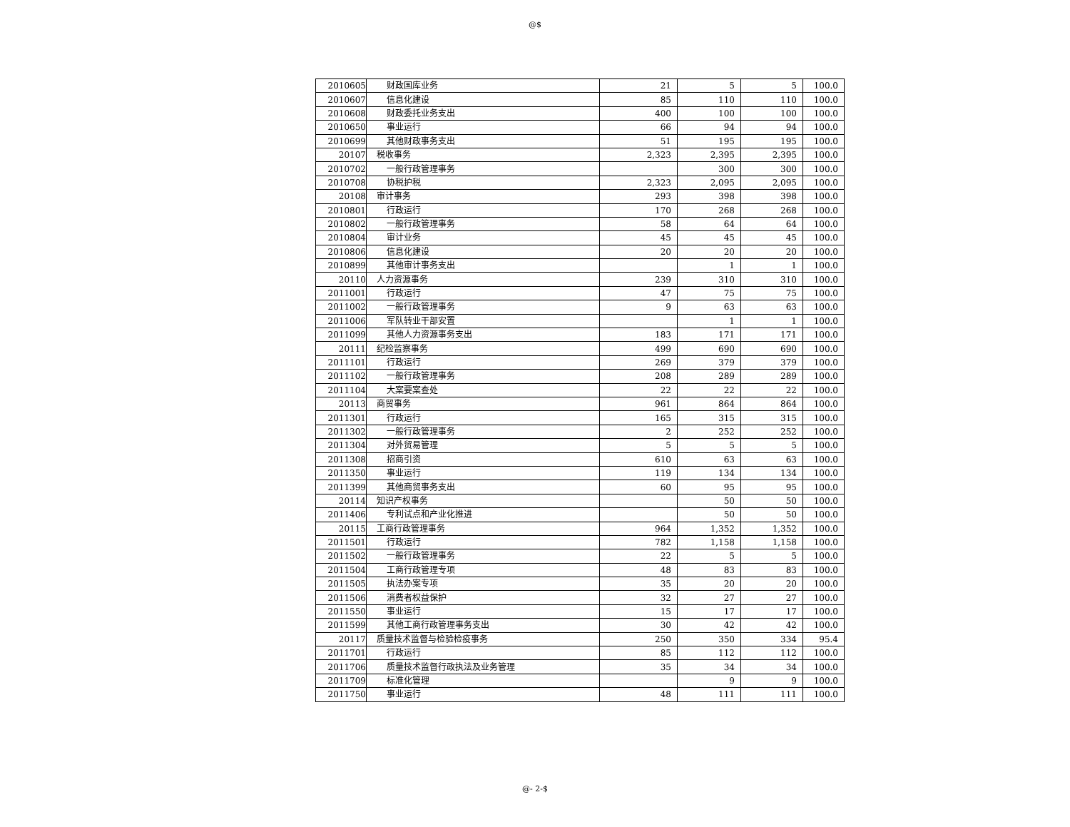@$
| 2010605 | 财政国库业务 | 21 | 5 | 5 | 100.0 |
| 2010607 | 信息化建设 | 85 | 110 | 110 | 100.0 |
| 2010608 | 财政委托业务支出 | 400 | 100 | 100 | 100.0 |
| 2010650 | 事业运行 | 66 | 94 | 94 | 100.0 |
| 2010699 | 其他财政事务支出 | 51 | 195 | 195 | 100.0 |
| 20107 | 税收事务 | 2,323 | 2,395 | 2,395 | 100.0 |
| 2010702 | 一般行政管理事务 | | 300 | 300 | 100.0 |
| 2010708 | 协税护税 | 2,323 | 2,095 | 2,095 | 100.0 |
| 20108 | 审计事务 | 293 | 398 | 398 | 100.0 |
| 2010801 | 行政运行 | 170 | 268 | 268 | 100.0 |
| 2010802 | 一般行政管理事务 | 58 | 64 | 64 | 100.0 |
| 2010804 | 审计业务 | 45 | 45 | 45 | 100.0 |
| 2010806 | 信息化建设 | 20 | 20 | 20 | 100.0 |
| 2010899 | 其他审计事务支出 | | 1 | 1 | 100.0 |
| 20110 | 人力资源事务 | 239 | 310 | 310 | 100.0 |
| 2011001 | 行政运行 | 47 | 75 | 75 | 100.0 |
| 2011002 | 一般行政管理事务 | 9 | 63 | 63 | 100.0 |
| 2011006 | 军队转业干部安置 | | 1 | 1 | 100.0 |
| 2011099 | 其他人力资源事务支出 | 183 | 171 | 171 | 100.0 |
| 20111 | 纪检监察事务 | 499 | 690 | 690 | 100.0 |
| 2011101 | 行政运行 | 269 | 379 | 379 | 100.0 |
| 2011102 | 一般行政管理事务 | 208 | 289 | 289 | 100.0 |
| 2011104 | 大案要案查处 | 22 | 22 | 22 | 100.0 |
| 20113 | 商贸事务 | 961 | 864 | 864 | 100.0 |
| 2011301 | 行政运行 | 165 | 315 | 315 | 100.0 |
| 2011302 | 一般行政管理事务 | 2 | 252 | 252 | 100.0 |
| 2011304 | 对外贸易管理 | 5 | 5 | 5 | 100.0 |
| 2011308 | 招商引资 | 610 | 63 | 63 | 100.0 |
| 2011350 | 事业运行 | 119 | 134 | 134 | 100.0 |
| 2011399 | 其他商贸事务支出 | 60 | 95 | 95 | 100.0 |
| 20114 | 知识产权事务 | | 50 | 50 | 100.0 |
| 2011406 | 专利试点和产业化推进 | | 50 | 50 | 100.0 |
| 20115 | 工商行政管理事务 | 964 | 1,352 | 1,352 | 100.0 |
| 2011501 | 行政运行 | 782 | 1,158 | 1,158 | 100.0 |
| 2011502 | 一般行政管理事务 | 22 | 5 | 5 | 100.0 |
| 2011504 | 工商行政管理专项 | 48 | 83 | 83 | 100.0 |
| 2011505 | 执法办案专项 | 35 | 20 | 20 | 100.0 |
| 2011506 | 消费者权益保护 | 32 | 27 | 27 | 100.0 |
| 2011550 | 事业运行 | 15 | 17 | 17 | 100.0 |
| 2011599 | 其他工商行政管理事务支出 | 30 | 42 | 42 | 100.0 |
| 20117 | 质量技术监督与检验检疫事务 | 250 | 350 | 334 | 95.4 |
| 2011701 | 行政运行 | 85 | 112 | 112 | 100.0 |
| 2011706 | 质量技术监督行政执法及业务管理 | 35 | 34 | 34 | 100.0 |
| 2011709 | 标准化管理 | | 9 | 9 | 100.0 |
| 2011750 | 事业运行 | 48 | 111 | 111 | 100.0 |
@- 2-$